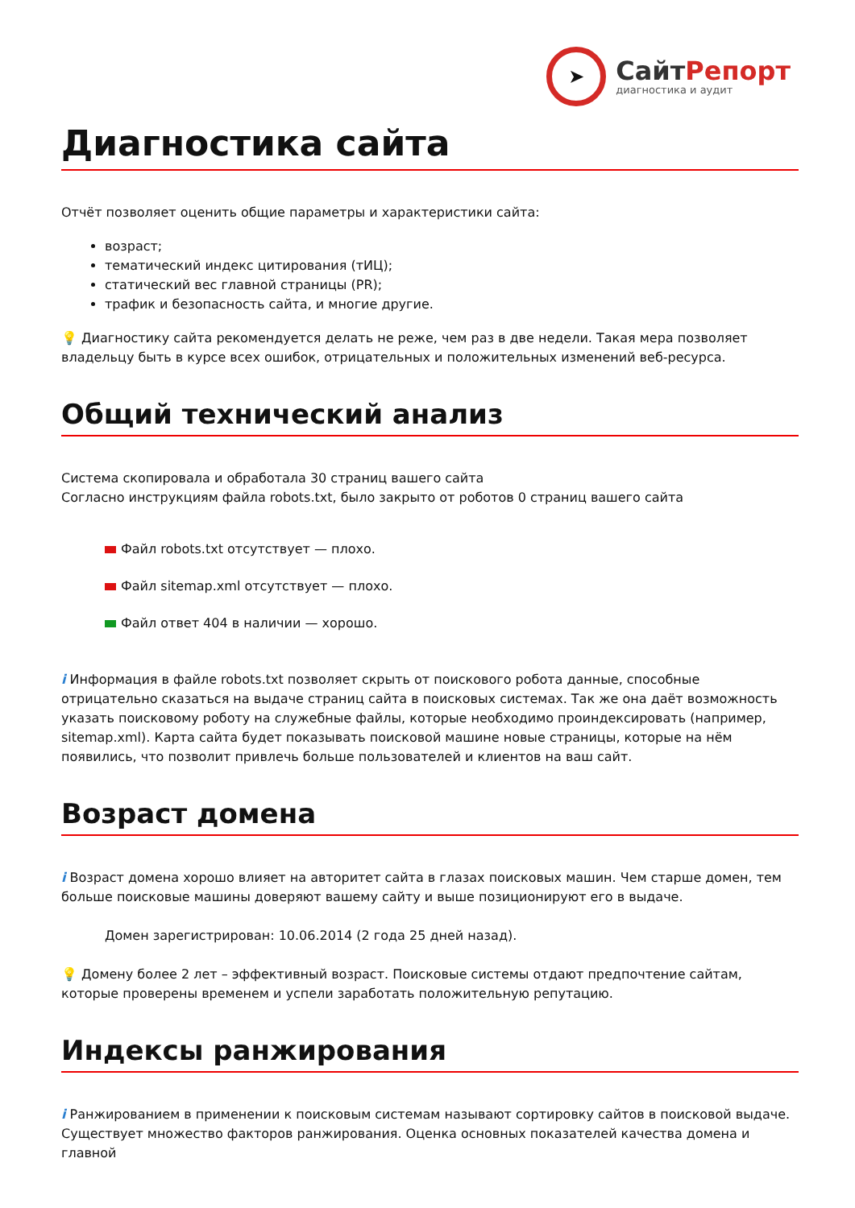➤
СайтРепорт
диагностика и аудит
Диагностика сайта
Отчёт позволяет оценить общие параметры и характеристики сайта:
возраст;
тематический индекс цитирования (тИЦ);
статический вес главной страницы (PR);
трафик и безопасность сайта, и многие другие.
💡 Диагностику сайта рекомендуется делать не реже, чем раз в две недели. Такая мера позволяет владельцу быть в курсе всех ошибок, отрицательных и положительных изменений веб-ресурса.
Общий технический анализ
Система скопировала и обработала 30 страниц вашего сайта
Согласно инструкциям файла robots.txt, было закрыто от роботов 0 страниц вашего сайта
Файл robots.txt отсутствует — плохо.
Файл sitemap.xml отсутствует — плохо.
Файл ответ 404 в наличии — хорошо.
i Информация в файле robots.txt позволяет скрыть от поискового робота данные, способные отрицательно сказаться на выдаче страниц сайта в поисковых системах. Так же она даёт возможность указать поисковому роботу на служебные файлы, которые необходимо проиндексировать (например, sitemap.xml). Карта сайта будет показывать поисковой машине новые страницы, которые на нём появились, что позволит привлечь больше пользователей и клиентов на ваш сайт.
Возраст домена
i Возраст домена хорошо влияет на авторитет сайта в глазах поисковых машин. Чем старше домен, тем больше поисковые машины доверяют вашему сайту и выше позиционируют его в выдаче.
Домен зарегистрирован: 10.06.2014 (2 года 25 дней назад).
💡 Домену более 2 лет – эффективный возраст. Поисковые системы отдают предпочтение сайтам, которые проверены временем и успели заработать положительную репутацию.
Индексы ранжирования
i Ранжированием в применении к поисковым системам называют сортировку сайтов в поисковой выдаче. Существует множество факторов ранжирования. Оценка основных показателей качества домена и главной